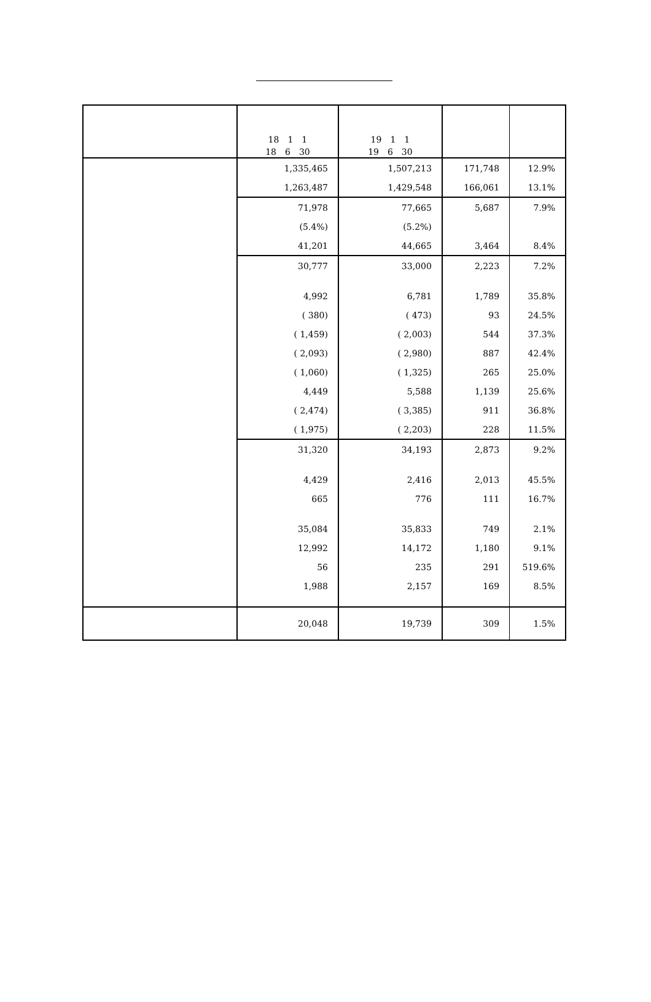| | 18 1 1 18 6 30 | 19 1 1 19 6 30 | | |
| --- | --- | --- | --- | --- |
| | 1,335,465 | 1,507,213 | 171,748 | 12.9% |
| | 1,263,487 | 1,429,548 | 166,061 | 13.1% |
| | 71,978 | 77,665 | 5,687 | 7.9% |
| | (5.4%) | (5.2%) | | |
| | 41,201 | 44,665 | 3,464 | 8.4% |
| | 30,777 | 33,000 | 2,223 | 7.2% |
| | 4,992 | 6,781 | 1,789 | 35.8% |
| | ( 380) | ( 473) | 93 | 24.5% |
| | ( 1,459) | ( 2,003) | 544 | 37.3% |
| | ( 2,093) | ( 2,980) | 887 | 42.4% |
| | ( 1,060) | ( 1,325) | 265 | 25.0% |
| | 4,449 | 5,588 | 1,139 | 25.6% |
| | ( 2,474) | ( 3,385) | 911 | 36.8% |
| | ( 1,975) | ( 2,203) | 228 | 11.5% |
| | 31,320 | 34,193 | 2,873 | 9.2% |
| | 4,429 | 2,416 | 2,013 | 45.5% |
| | 665 | 776 | 111 | 16.7% |
| | 35,084 | 35,833 | 749 | 2.1% |
| | 12,992 | 14,172 | 1,180 | 9.1% |
| | 56 | 235 | 291 | 519.6% |
| | 1,988 | 2,157 | 169 | 8.5% |
| | 20,048 | 19,739 | 309 | 1.5% |